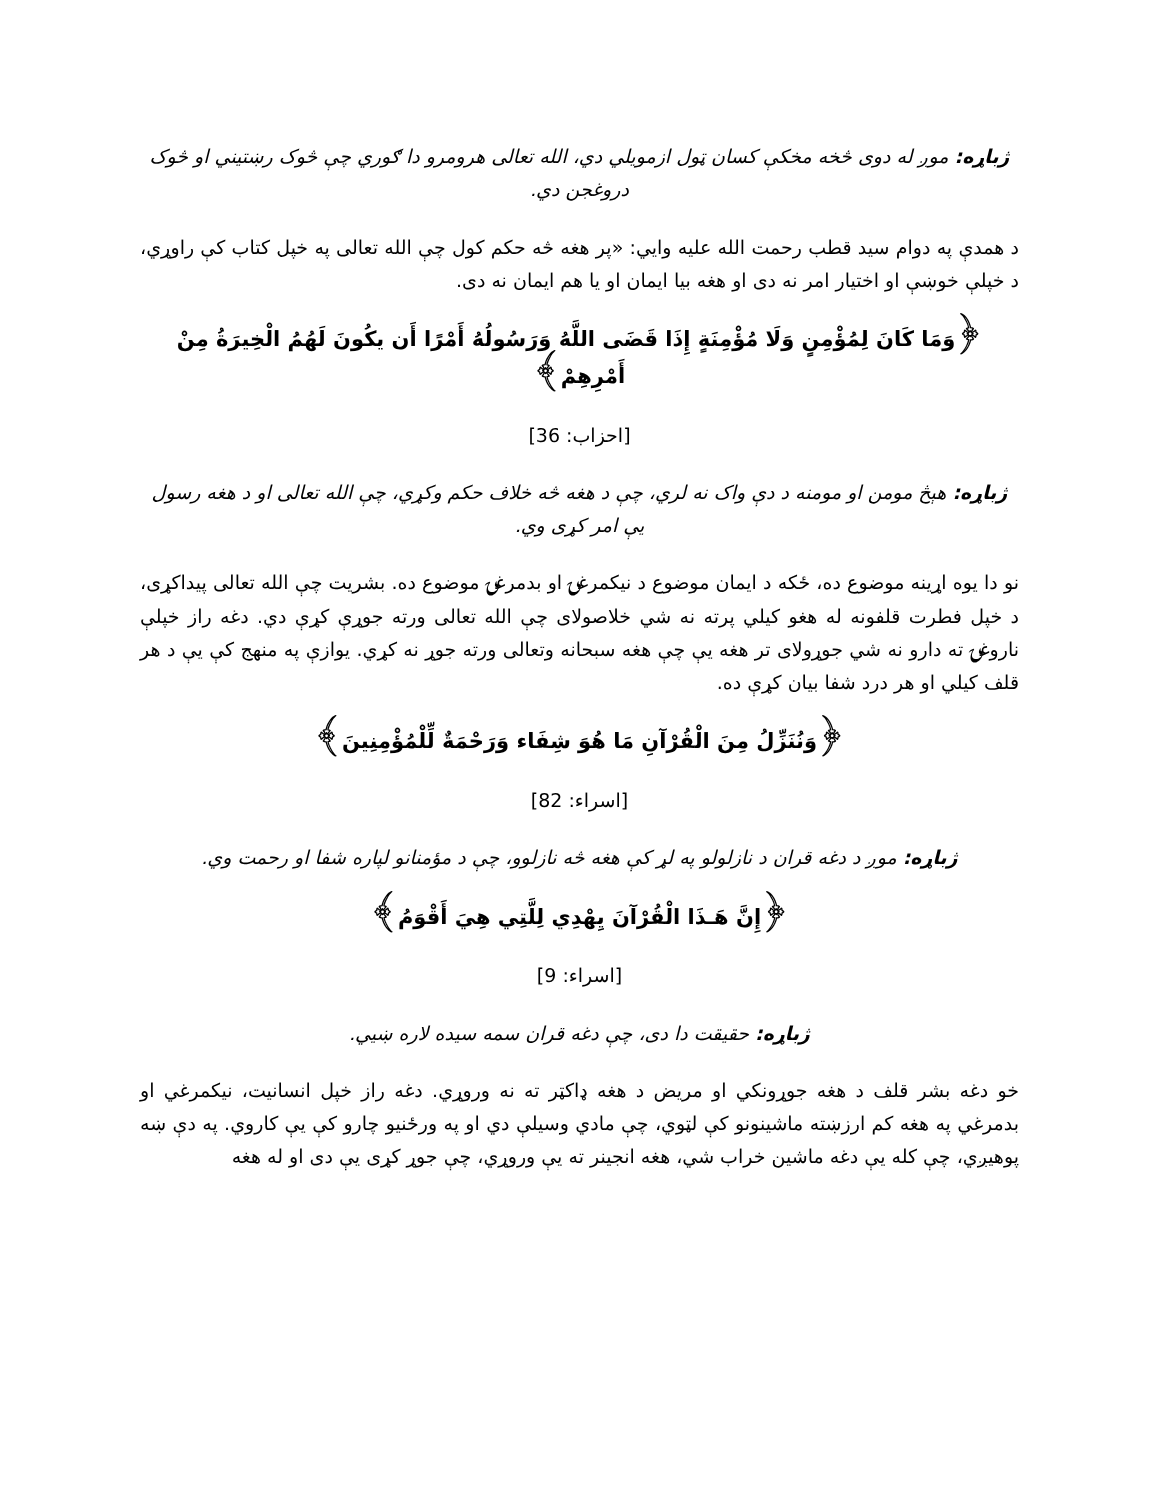ژباړه: موږ له دوی څخه مخکې کسان ټول ازمویلي دي، الله تعالی هرومرو دا ګوري چې څوک رښتیني او څوک دروغجن دي.
د همدې په دوام سید قطب رحمت الله علیه وایي: «پر هغه څه حکم کول چې الله تعالی په خپل کتاب کې راوړي، د خپلې خوښې او اختیار امر نه دی او هغه بیا ایمان او یا هم ایمان نه دی.
﴿وَمَا كَانَ لِمُؤْمِنٍ وَلَا مُؤْمِنَةٍ إِذَا قَضَى اللَّهُ وَرَسُولُهُ أَمْرًا أَن يكُونَ لَهُمُ الْخِيرَةُ مِنْ أَمْرِهِمْ﴾
[احزاب: 36]
ژباړه: هېڅ مومن او مومنه د دې واک نه لري، چې د هغه څه خلاف حکم وکړي، چې الله تعالی او د هغه رسول یې امر کړی وي.
نو دا یوه اړینه موضوع ده، ځکه د ایمان موضوع د نیکمرغۍ او بدمرغۍ موضوع ده. بشریت چې الله تعالی پیداکړی، د خپل فطرت قلفونه له هغو کیلي پرته نه شي خلاصولای چې الله تعالی ورته جوړې کړې دي. دغه راز خپلې ناروغۍ ته دارو نه شي جوړولای تر هغه یې چې هغه سبحانه وتعالی ورته جوړ نه کړي. یوازې په منهج کې یې د هر قلف کیلي او هر درد شفا بیان کړې ده.
﴿وَنُنَزِّلُ مِنَ الْقُرْآنِ مَا هُوَ شِفَاء وَرَحْمَةٌ لِّلْمُؤْمِنِينَ﴾
[اسراء: 82]
ژباړه: موږ د دغه قران د نازلولو په لړ کې هغه څه نازلوو، چې د مؤمنانو لپاره شفا او رحمت وي.
﴿إِنَّ هَـذَا الْقُرْآنَ يِهْدِي لِلَّتِي هِيَ أَقْوَمُ﴾
[اسراء: 9]
ژباړه: حقیقت دا دی، چې دغه قران سمه سیده لاره ښیي.
خو دغه بشر قلف د هغه جوړونکي او مریض د هغه ډاکټر ته نه وروړي. دغه راز خپل انسانیت، نیکمرغي او بدمرغي په هغه کم ارزښته ماشینونو کې لټوي، چې مادي وسیلې دي او په ورځنیو چارو کې یې کاروي. په دې ښه پوهیږي، چې کله یې دغه ماشین خراب شي، هغه انجینر ته یې وروړي، چې جوړ کړی یې دی او له هغه